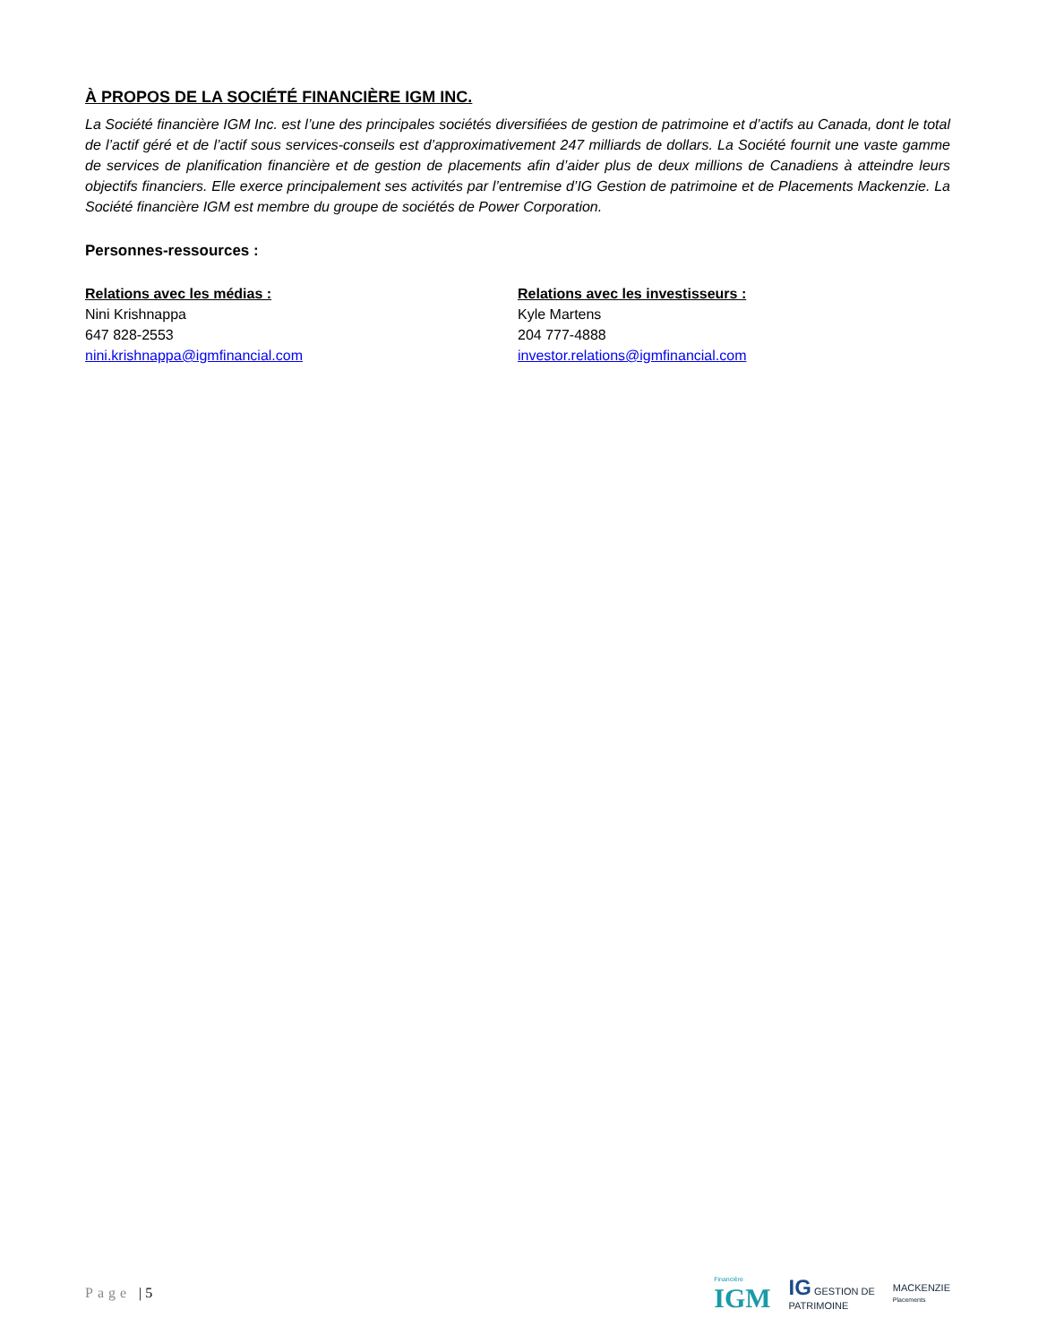À PROPOS DE LA SOCIÉTÉ FINANCIÈRE IGM INC.
La Société financière IGM Inc. est l’une des principales sociétés diversifiées de gestion de patrimoine et d’actifs au Canada, dont le total de l’actif géré et de l’actif sous services-conseils est d’approximativement 247 milliards de dollars. La Société fournit une vaste gamme de services de planification financière et de gestion de placements afin d’aider plus de deux millions de Canadiens à atteindre leurs objectifs financiers. Elle exerce principalement ses activités par l’entremise d’IG Gestion de patrimoine et de Placements Mackenzie. La Société financière IGM est membre du groupe de sociétés de Power Corporation.
Personnes-ressources :
Relations avec les médias :
Nini Krishnappa
647 828-2553
nini.krishnappa@igmfinancial.com
Relations avec les investisseurs :
Kyle Martens
204 777-4888
investor.relations@igmfinancial.com
Page | 5
Financière
IGM
IG GESTION DE
PATRIMOINE
MACKENZIE
Placements